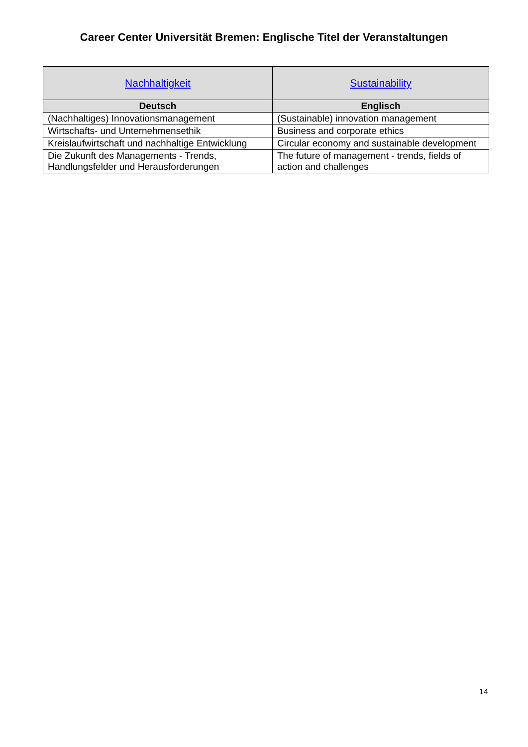Career Center Universität Bremen: Englische Titel der Veranstaltungen
| Nachhaltigkeit | Sustainability |
| --- | --- |
| Deutsch | Englisch |
| (Nachhaltiges) Innovationsmanagement | (Sustainable) innovation management |
| Wirtschafts- und Unternehmensethik | Business and corporate ethics |
| Kreislaufwirtschaft und nachhaltige Entwicklung | Circular economy and sustainable development |
| Die Zukunft des Managements - Trends, Handlungsfelder und Herausforderungen | The future of management - trends, fields of action and challenges |
14